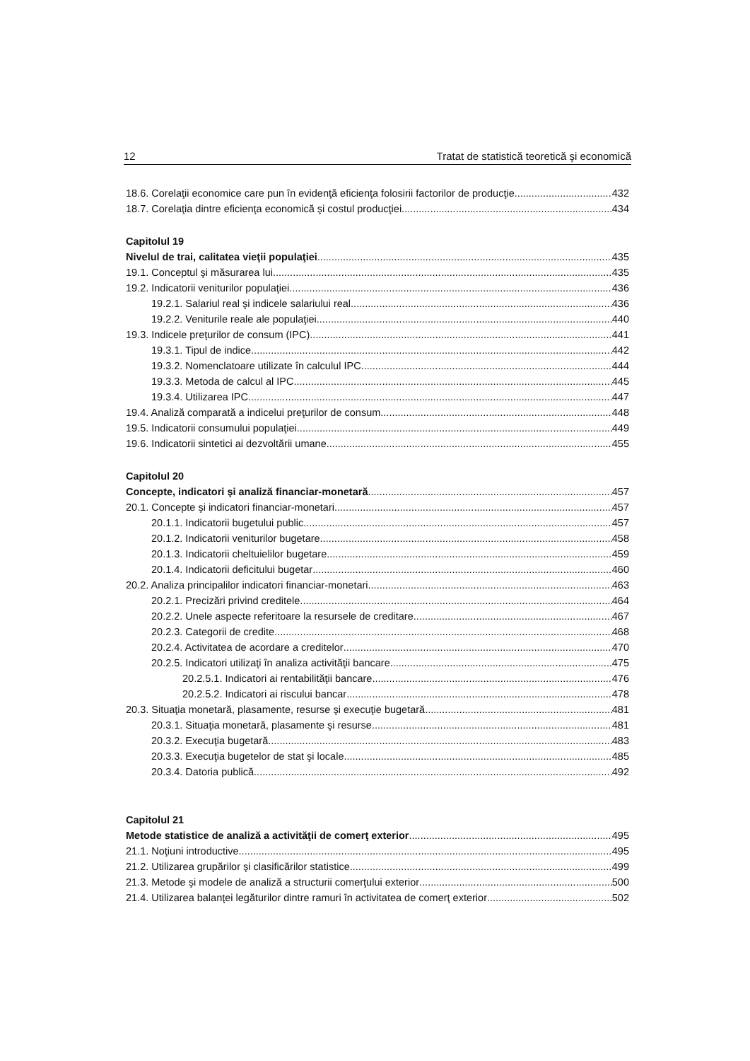12 Tratat de statistică teoretică şi economică
18.6. Corelaţii economice care pun în evidenţă eficienţa folosirii factorilor de producţie 432
18.7. Corelaţia dintre eficienţa economică şi costul producţiei 434
Capitolul 19
Nivelul de trai, calitatea vieţii populaţiei 435
19.1. Conceptul şi măsurarea lui 435
19.2. Indicatorii veniturilor populaţiei 436
19.2.1. Salariul real şi indicele salariului real 436
19.2.2. Veniturile reale ale populaţiei 440
19.3. Indicele preţurilor de consum (IPC) 441
19.3.1. Tipul de indice 442
19.3.2. Nomenclatoare utilizate în calculul IPC 444
19.3.3. Metoda de calcul al IPC 445
19.3.4. Utilizarea IPC 447
19.4. Analiză comparată a indicelui preţurilor de consum 448
19.5. Indicatorii consumului populaţiei 449
19.6. Indicatorii sintetici ai dezvoltării umane 455
Capitolul 20
Concepte, indicatori şi analiză financiar-monetară 457
20.1. Concepte şi indicatori financiar-monetari 457
20.1.1. Indicatorii bugetului public 457
20.1.2. Indicatorii veniturilor bugetare 458
20.1.3. Indicatorii cheltuielilor bugetare 459
20.1.4. Indicatorii deficitului bugetar 460
20.2. Analiza principalilor indicatori financiar-monetari 463
20.2.1. Precizări privind creditele 464
20.2.2. Unele aspecte referitoare la resursele de creditare 467
20.2.3. Categorii de credite 468
20.2.4. Activitatea de acordare a creditelor 470
20.2.5. Indicatori utilizaţi în analiza activităţii bancare 475
20.2.5.1. Indicatori ai rentabilităţii bancare 476
20.2.5.2. Indicatori ai riscului bancar 478
20.3. Situaţia monetară, plasamente, resurse şi execuţie bugetară 481
20.3.1. Situaţia monetară, plasamente şi resurse 481
20.3.2. Execuţia bugetară 483
20.3.3. Execuţia bugetelor de stat şi locale 485
20.3.4. Datoria publică 492
Capitolul 21
Metode statistice de analiză a activităţii de comerţ exterior 495
21.1. Noţiuni introductive 495
21.2. Utilizarea grupărilor şi clasificărilor statistice 499
21.3. Metode şi modele de analiză a structurii comerţului exterior 500
21.4. Utilizarea balanţei legăturilor dintre ramuri în activitatea de comerţ exterior 502